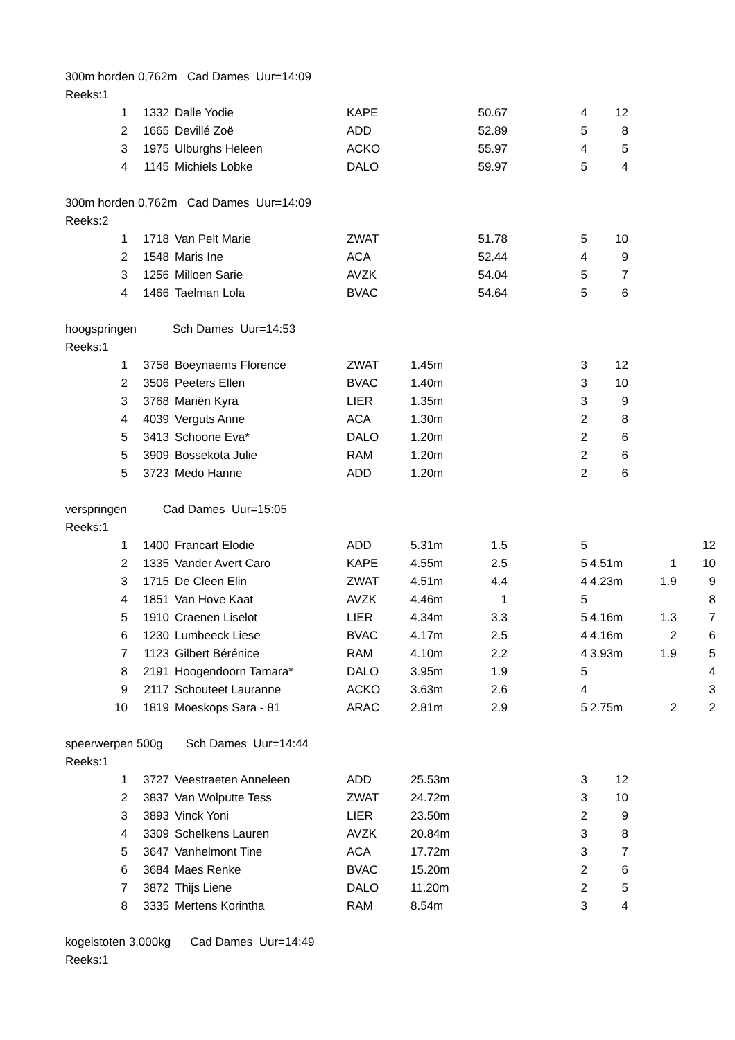300m horden 0,762m Cad Dames Uur=14:09
Reeks:1
| 1 | 1332 | Dalle Yodie | KAPE | | 50.67 | 4 | 12 |
| 2 | 1665 | Devillé Zoë | ADD | | 52.89 | 5 | 8 |
| 3 | 1975 | Ulburghs Heleen | ACKO | | 55.97 | 4 | 5 |
| 4 | 1145 | Michiels Lobke | DALO | | 59.97 | 5 | 4 |
300m horden 0,762m Cad Dames Uur=14:09
Reeks:2
| 1 | 1718 | Van Pelt Marie | ZWAT | | 51.78 | 5 | 10 |
| 2 | 1548 | Maris Ine | ACA | | 52.44 | 4 | 9 |
| 3 | 1256 | Milloen Sarie | AVZK | | 54.04 | 5 | 7 |
| 4 | 1466 | Taelman Lola | BVAC | | 54.64 | 5 | 6 |
hoogspringen Sch Dames Uur=14:53
Reeks:1
| 1 | 3758 | Boeynaems Florence | ZWAT | 1.45m | | 3 | 12 |
| 2 | 3506 | Peeters Ellen | BVAC | 1.40m | | 3 | 10 |
| 3 | 3768 | Mariën Kyra | LIER | 1.35m | | 3 | 9 |
| 4 | 4039 | Verguts Anne | ACA | 1.30m | | 2 | 8 |
| 5 | 3413 | Schoone Eva* | DALO | 1.20m | | 2 | 6 |
| 5 | 3909 | Bossekota Julie | RAM | 1.20m | | 2 | 6 |
| 5 | 3723 | Medo Hanne | ADD | 1.20m | | 2 | 6 |
verspringen Cad Dames Uur=15:05
Reeks:1
| 1 | 1400 | Francart Elodie | ADD | 5.31m | 1.5 | 5 | | | 12 |
| 2 | 1335 | Vander Avert Caro | KAPE | 4.55m | 2.5 | 5 | 4.51m | 1 | 10 |
| 3 | 1715 | De Cleen Elin | ZWAT | 4.51m | 4.4 | 4 | 4.23m | 1.9 | 9 |
| 4 | 1851 | Van Hove Kaat | AVZK | 4.46m | 1 | 5 | | | 8 |
| 5 | 1910 | Craenen Liselot | LIER | 4.34m | 3.3 | 5 | 4.16m | 1.3 | 7 |
| 6 | 1230 | Lumbeeck Liese | BVAC | 4.17m | 2.5 | 4 | 4.16m | 2 | 6 |
| 7 | 1123 | Gilbert Bérénice | RAM | 4.10m | 2.2 | 4 | 3.93m | 1.9 | 5 |
| 8 | 2191 | Hoogendoorn Tamara* | DALO | 3.95m | 1.9 | 5 | | | 4 |
| 9 | 2117 | Schouteet Lauranne | ACKO | 3.63m | 2.6 | 4 | | | 3 |
| 10 | 1819 | Moeskops Sara - 81 | ARAC | 2.81m | 2.9 | 5 | 2.75m | 2 | 2 |
speerwerpen 500g Sch Dames Uur=14:44
Reeks:1
| 1 | 3727 | Veestraeten Anneleen | ADD | 25.53m | | 3 | 12 |
| 2 | 3837 | Van Wolputte Tess | ZWAT | 24.72m | | 3 | 10 |
| 3 | 3893 | Vinck Yoni | LIER | 23.50m | | 2 | 9 |
| 4 | 3309 | Schelkens Lauren | AVZK | 20.84m | | 3 | 8 |
| 5 | 3647 | Vanhelmont Tine | ACA | 17.72m | | 3 | 7 |
| 6 | 3684 | Maes Renke | BVAC | 15.20m | | 2 | 6 |
| 7 | 3872 | Thijs Liene | DALO | 11.20m | | 2 | 5 |
| 8 | 3335 | Mertens Korintha | RAM | 8.54m | | 3 | 4 |
kogelstoten 3,000kg Cad Dames Uur=14:49
Reeks:1